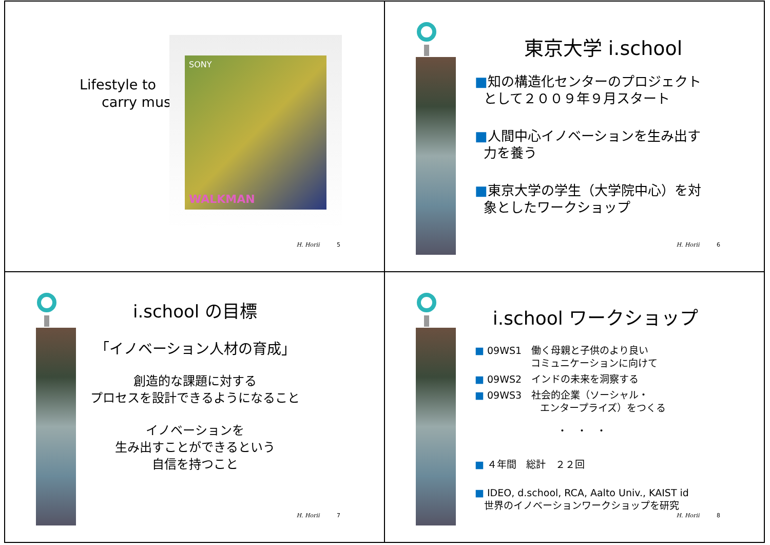Lifestyle to
carry music
SONY
WALKMAN
H. Horii 5
東京大学 i.school
■知の構造化センターのプロジェクト
として２００９年９月スタート
■人間中心イノベーションを生み出す
力を養う
■東京大学の学生（大学院中心）を対
象としたワークショップ
H. Horii 6
i.school の目標
「イノベーション人材の育成」
創造的な課題に対する
プロセスを設計できるようになること
イノベーションを
生み出すことができるという
自信を持つこと
H. Horii 7
i.school ワークショップ
■ 09WS1　働く母親と子供のより良い
コミュニケーションに向けて
■ 09WS2　インドの未来を洞察する
■ 09WS3　社会的企業（ソーシャル・
エンタープライズ）をつくる
・　・　・
■ ４年間　総計　２２回
■ IDEO, d.school, RCA, Aalto Univ., KAIST id
世界のイノベーションワークショップを研究
H. Horii 8